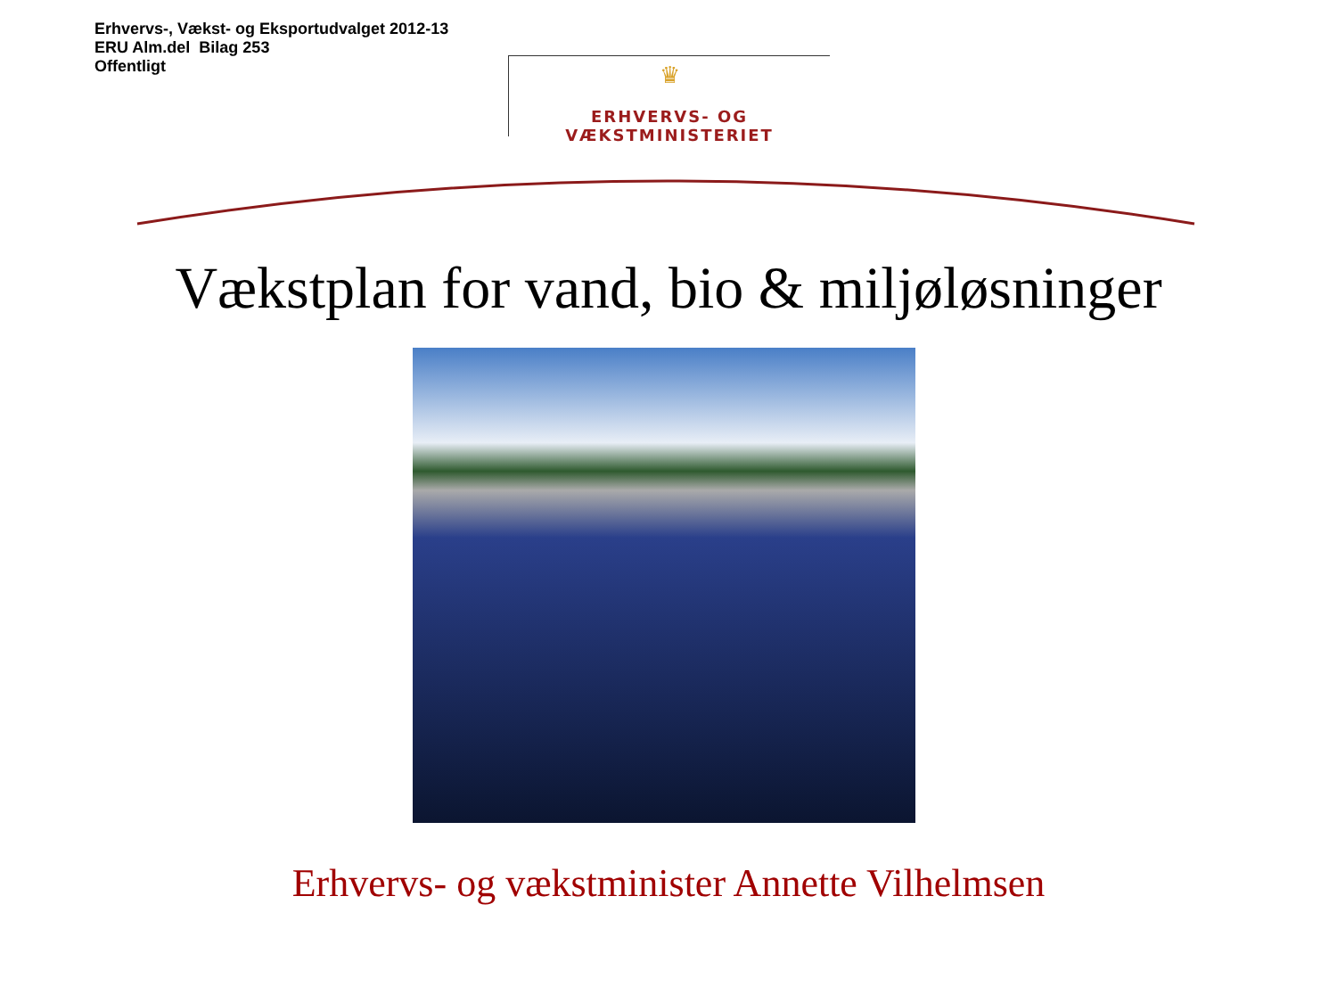Erhvervs-, Vækst- og Eksportudvalget 2012-13
ERU Alm.del Bilag 253
Offentligt
♛
ERHVERVS- OG VÆKSTMINISTERIET
Vækstplan for vand, bio & miljøløsninger
Erhvervs- og vækstminister Annette Vilhelmsen